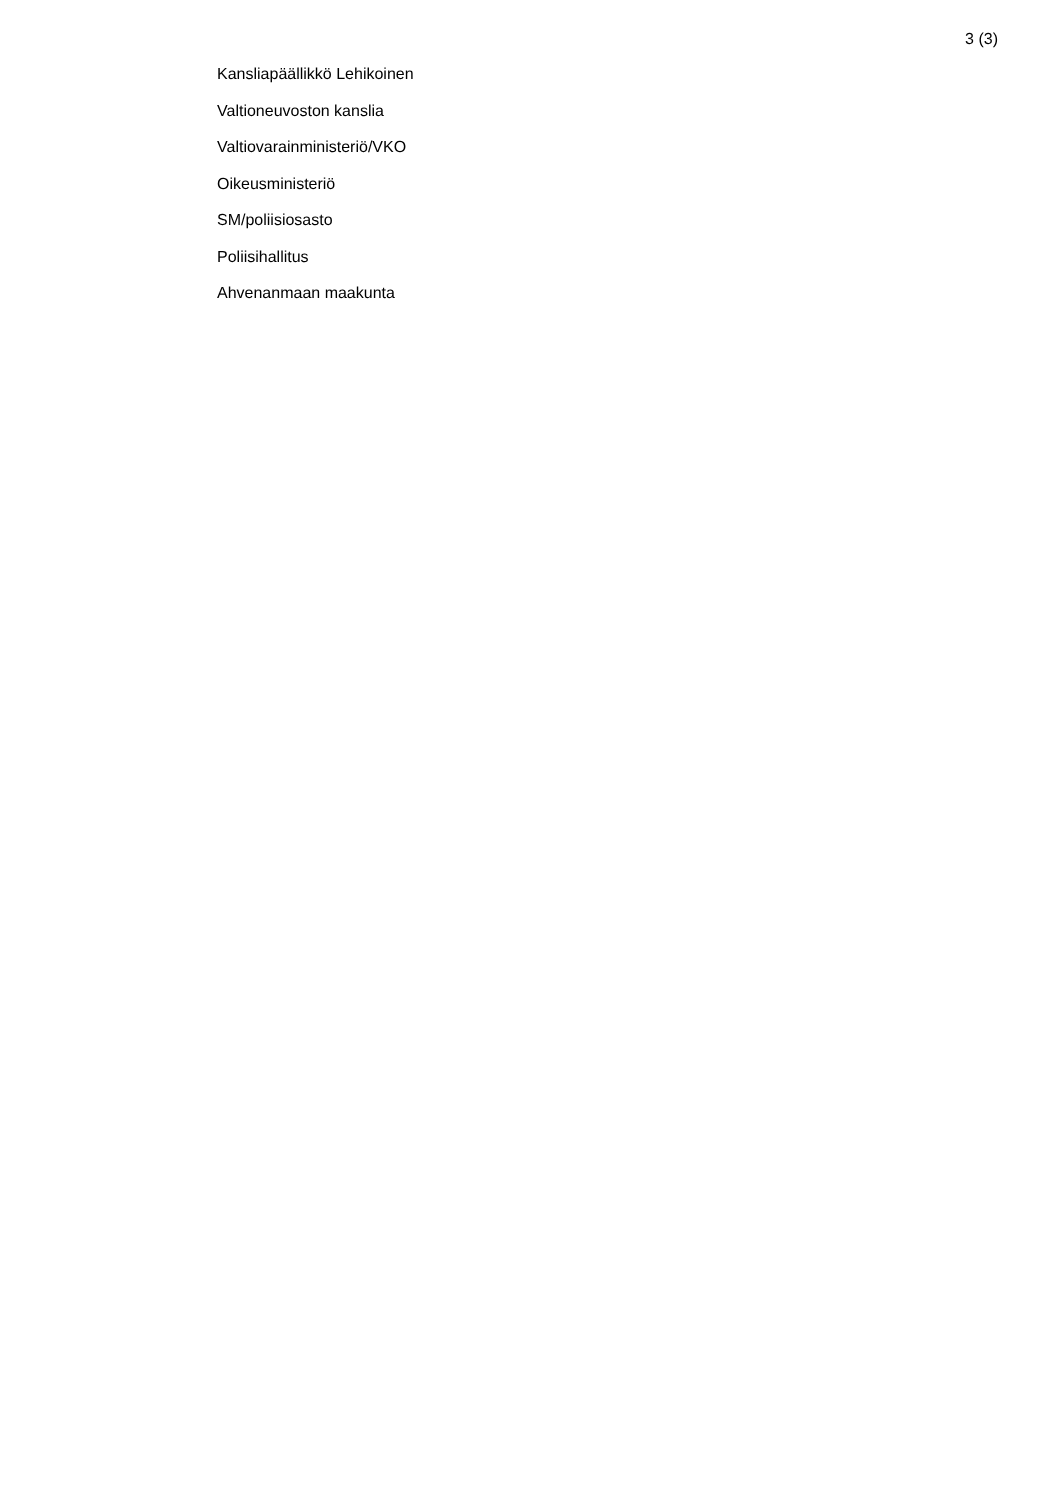3 (3)
Kansliapäällikkö Lehikoinen
Valtioneuvoston kanslia
Valtiovarainministeriö/VKO
Oikeusministeriö
SM/poliisiosasto
Poliisihallitus
Ahvenanmaan maakunta